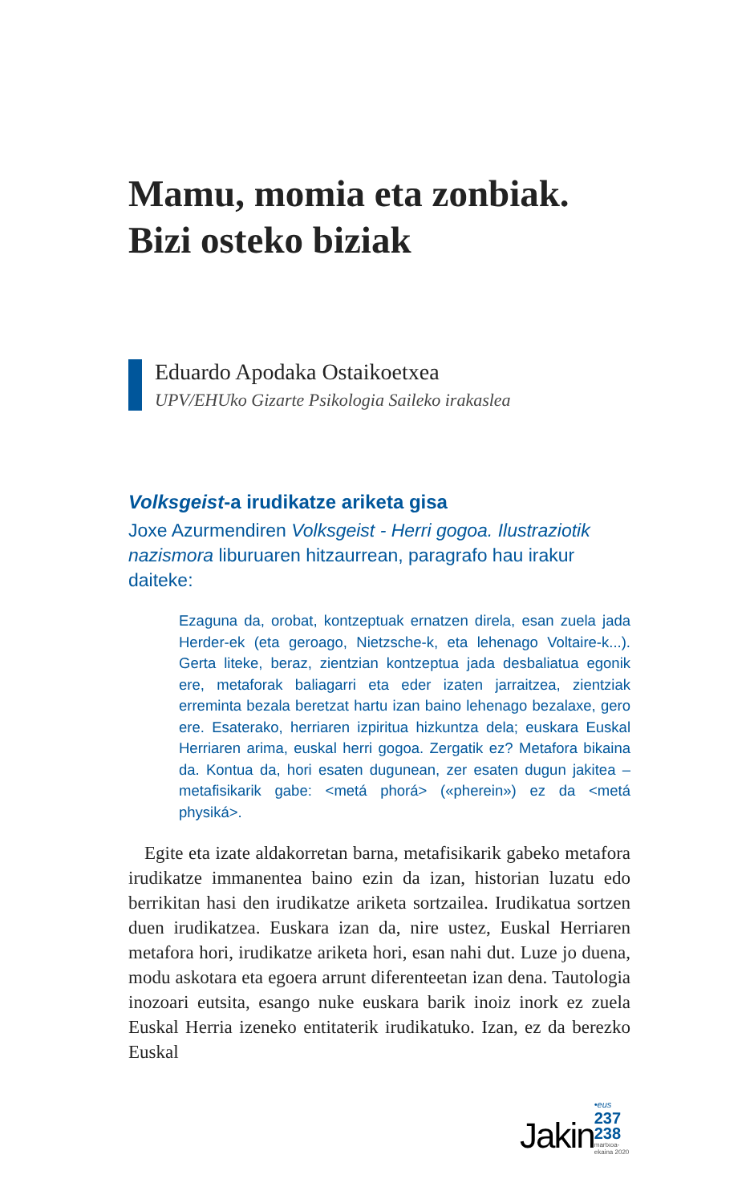Mamu, momia eta zonbiak.
Bizi osteko biziak
Eduardo Apodaka Ostaikoetxea
UPV/EHUko Gizarte Psikologia Saileko irakaslea
Volksgeist-a irudikatze ariketa gisa
Joxe Azurmendiren Volksgeist - Herri gogoa. Ilustrazio­tik nazismora liburuaren hitzaurrean, paragrafo hau ira­kur daiteke:
Ezaguna da, orobat, kontzeptuak ernatzen direla, esan zue­la jada Herder-ek (eta geroago, Nietzsche-k, eta lehenago Voltaire-k...). Gerta liteke, beraz, zientzian kontzeptua jada desbaliatua egonik ere, metaforak baliagarri eta eder izaten jarraitzea, zientziak erreminta bezala beretzat hartu izan bai­no lehenago bezalaxe, gero ere. Esaterako, herriaren izpiri­tua hizkuntza dela; euskara Euskal Herriaren arima, euskal herri gogoa. Zergatik ez? Metafora bikaina da. Kontua da, hori esaten dugunean, zer esaten dugun jakitea –metafisika­rik gabe: <metá phorá> («pherein») ez da <metá physiká>.
Egite eta izate aldakorretan barna, metafisikarik gabeko me­tafora irudikatze immanentea baino ezin da izan, historian luzatu edo berrikitan hasi den irudikatze ariketa sortzailea. Irudikatua sortzen duen irudikatzea. Euskara izan da, nire ustez, Euskal Herriaren metafora hori, irudikatze ariketa ho­ri, esan nahi dut. Luze jo duena, modu askotara eta egoera arrunt diferenteetan izan dena. Tautologia inozoari eutsita, esango nuke euskara barik inoiz inork ez zuela Euskal Herria izeneko entitaterik irudikatuko. Izan, ez da berezko Euskal
Jakin •eus
237
238
martxoa-ekaina 2020